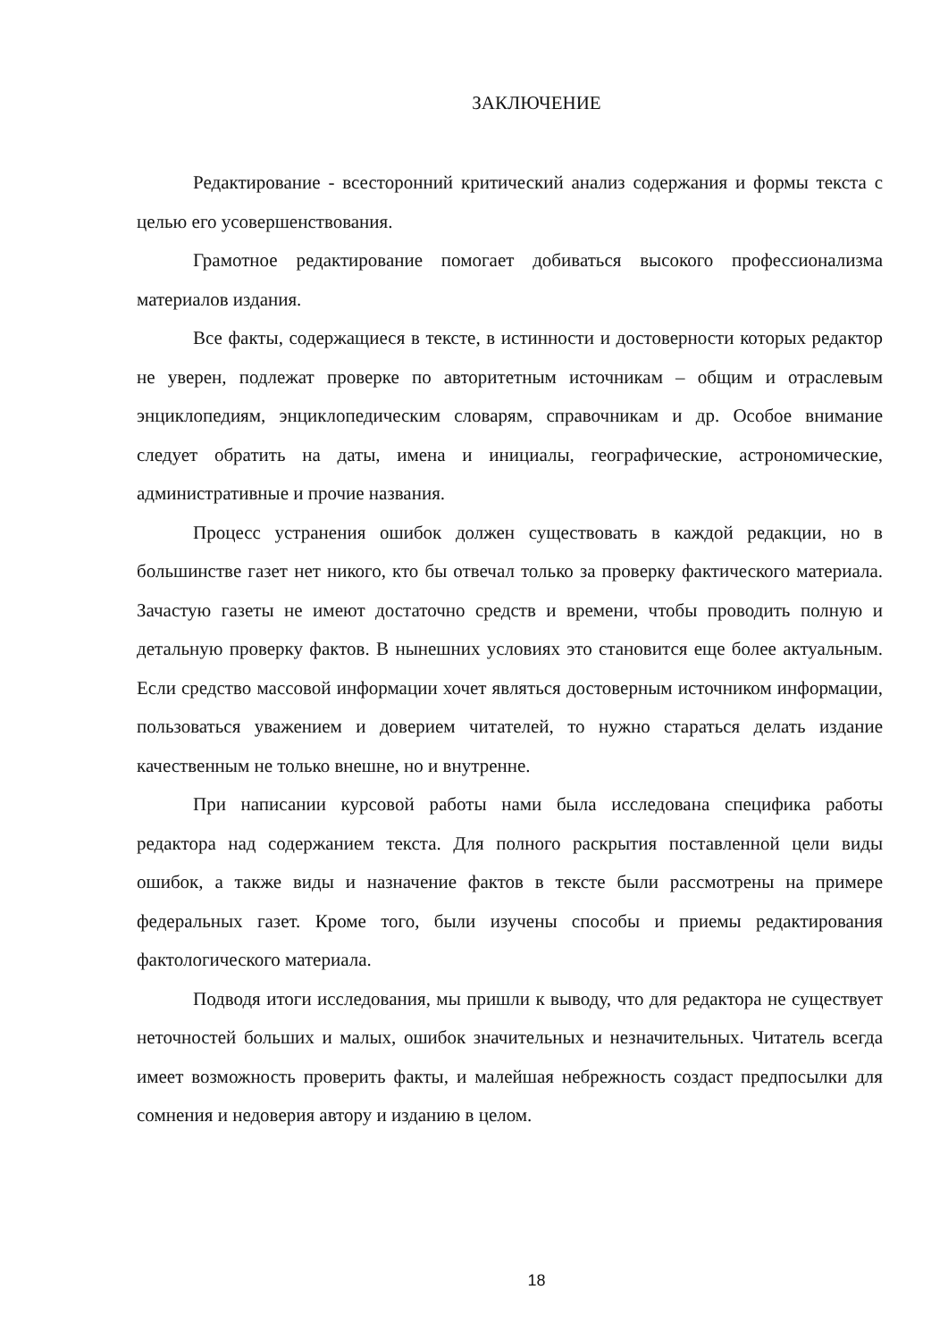ЗАКЛЮЧЕНИЕ
Редактирование - всесторонний критический анализ содержания и формы текста с целью его усовершенствования.
Грамотное редактирование помогает добиваться высокого профессионализма материалов издания.
Все факты, содержащиеся в тексте, в истинности и достоверности которых редактор не уверен, подлежат проверке по авторитетным источникам – общим и отраслевым энциклопедиям, энциклопедическим словарям, справочникам и др. Особое внимание следует обратить на даты, имена и инициалы, географические, астрономические, административные и прочие названия.
Процесс устранения ошибок должен существовать в каждой редакции, но в большинстве газет нет никого, кто бы отвечал только за проверку фактического материала. Зачастую газеты не имеют достаточно средств и времени, чтобы проводить полную и детальную проверку фактов. В нынешних условиях это становится еще более актуальным. Если средство массовой информации хочет являться достоверным источником информации, пользоваться уважением и доверием читателей, то нужно стараться делать издание качественным не только внешне, но и внутренне.
При написании курсовой работы нами была исследована специфика работы редактора над содержанием текста. Для полного раскрытия поставленной цели виды ошибок, а также виды и назначение фактов в тексте были рассмотрены на примере федеральных газет. Кроме того, были изучены способы и приемы редактирования фактологического материала.
Подводя итоги исследования, мы пришли к выводу, что для редактора не существует неточностей больших и малых, ошибок значительных и незначительных. Читатель всегда имеет возможность проверить факты, и малейшая небрежность создаст предпосылки для сомнения и недоверия автору и изданию в целом.
18